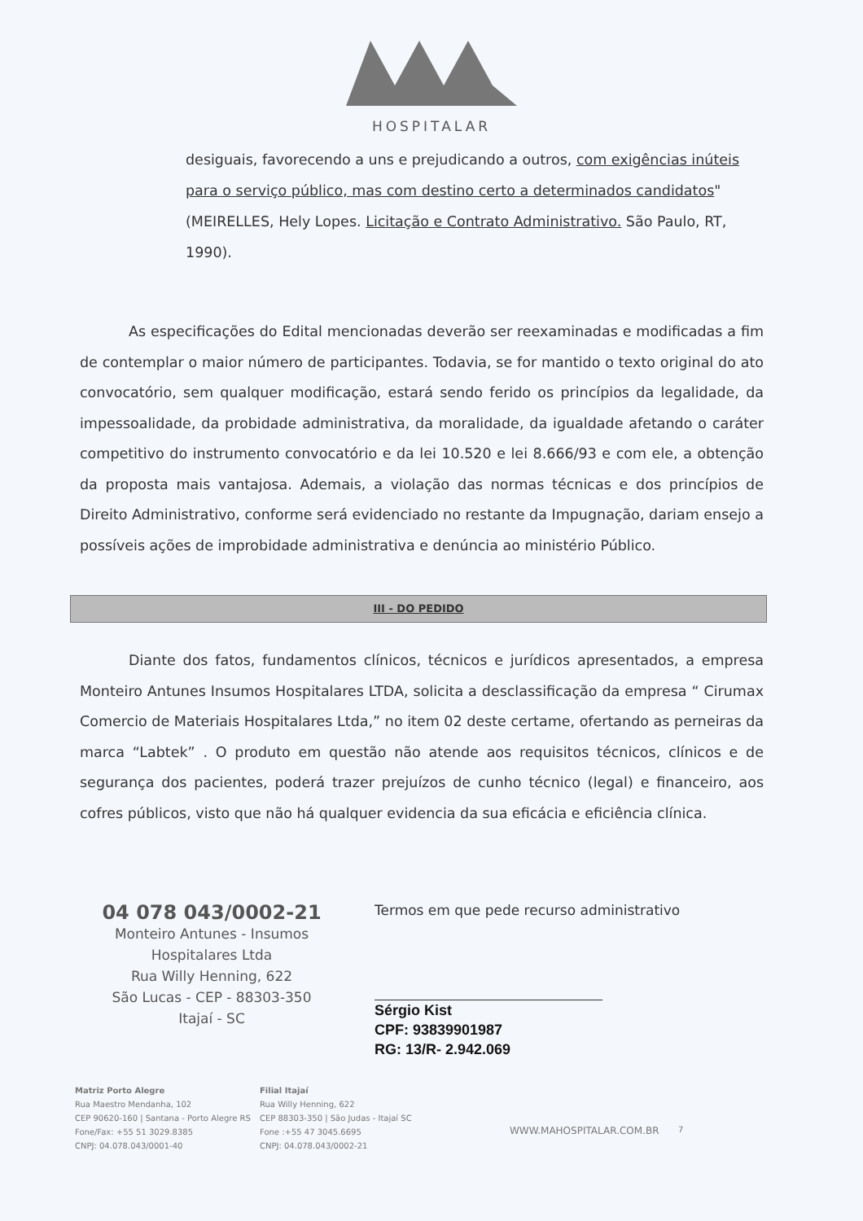HOSPITALAR
desiguais, favorecendo a uns e prejudicando a outros, com exigências inúteis para o serviço público, mas com destino certo a determinados candidatos" (MEIRELLES, Hely Lopes. Licitação e Contrato Administrativo. São Paulo, RT, 1990).
As especificações do Edital mencionadas deverão ser reexaminadas e modificadas a fim de contemplar o maior número de participantes. Todavia, se for mantido o texto original do ato convocatório, sem qualquer modificação, estará sendo ferido os princípios da legalidade, da impessoalidade, da probidade administrativa, da moralidade, da igualdade afetando o caráter competitivo do instrumento convocatório e da lei 10.520 e lei 8.666/93 e com ele, a obtenção da proposta mais vantajosa. Ademais, a violação das normas técnicas e dos princípios de Direito Administrativo, conforme será evidenciado no restante da Impugnação, dariam ensejo a possíveis ações de improbidade administrativa e denúncia ao ministério Público.
III - DO PEDIDO
Diante dos fatos, fundamentos clínicos, técnicos e jurídicos apresentados, a empresa Monteiro Antunes Insumos Hospitalares LTDA, solicita a desclassificação da empresa “ Cirumax Comercio de Materiais Hospitalares Ltda,” no item 02 deste certame, ofertando as perneiras da marca “Labtek” . O produto em questão não atende aos requisitos técnicos, clínicos e de segurança dos pacientes, poderá trazer prejuízos de cunho técnico (legal) e financeiro, aos cofres públicos, visto que não há qualquer evidencia da sua eficácia e eficiência clínica.
04 078 043/0002-21
Monteiro Antunes - Insumos
Hospitalares Ltda
Rua Willy Henning, 622
São Lucas - CEP - 88303-350
Itajaí - SC
Termos em que pede recurso administrativo
Sérgio Kist
CPF: 93839901987
RG: 13/R- 2.942.069
Matriz Porto Alegre
Rua Maestro Mendanha, 102
CEP 90620-160 | Santana - Porto Alegre RS
Fone/Fax: +55 51 3029.8385
CNPJ: 04.078.043/0001-40
Filial Itajaí
Rua Willy Henning, 622
CEP 88303-350 | São Judas - Itajaí SC
Fone :+55 47 3045.6695
CNPJ: 04.078.043/0002-21
WWW.MAHOSPITALAR.COM.BR
7